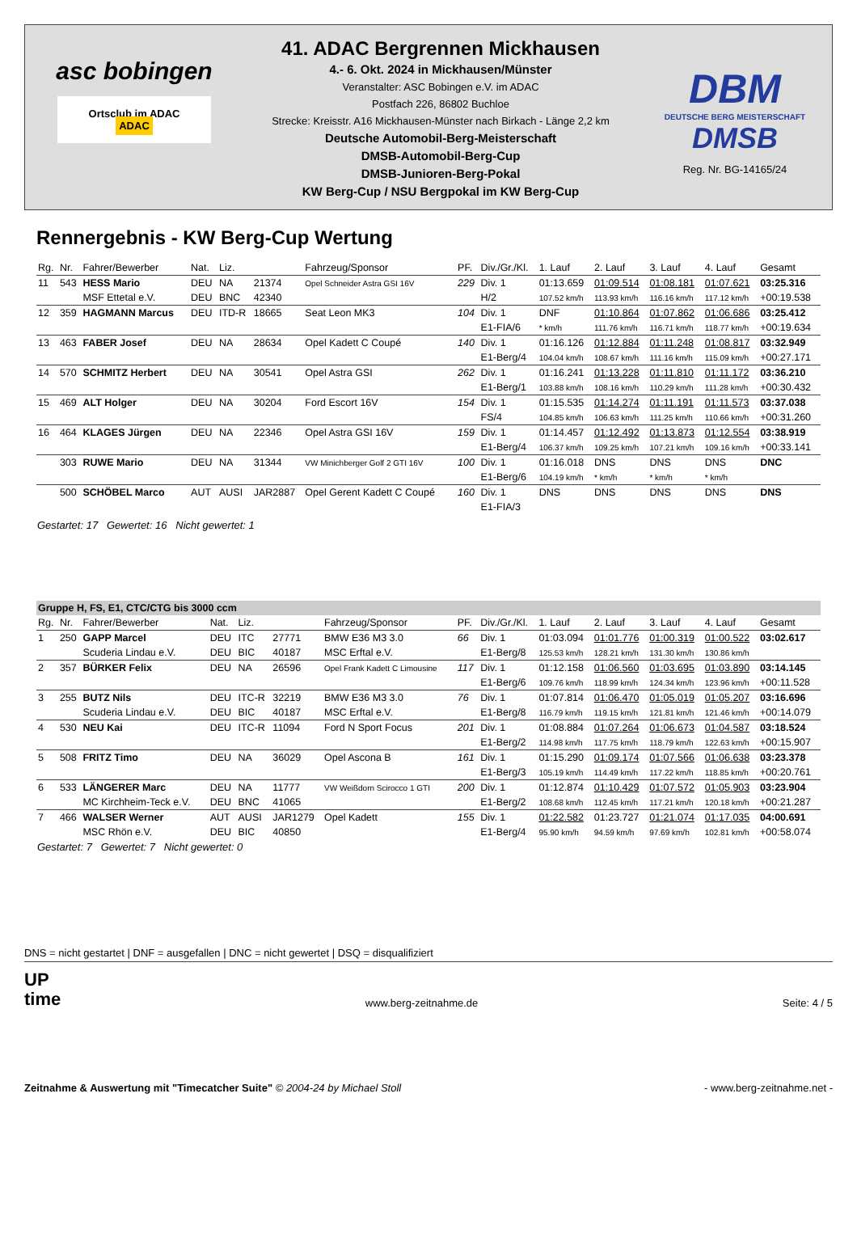asc bobingen
Ortsclub im ADAC ADAC
41. ADAC Bergrennen Mickhausen
4.- 6. Okt. 2024 in Mickhausen/Münster
Veranstalter: ASC Bobingen e.V. im ADAC
Postfach 226, 86802 Buchloe
Strecke: Kreisstr. A16 Mickhausen-Münster nach Birkach - Länge 2,2 km
Deutsche Automobil-Berg-Meisterschaft
DMSB-Automobil-Berg-Cup
DMSB-Junioren-Berg-Pokal
KW Berg-Cup / NSU Bergpokal im KW Berg-Cup
DBM
DEUTSCHE BERG MEISTERSCHAFT
DMSB
Reg. Nr. BG-14165/24
Rennergebnis - KW Berg-Cup Wertung
| Rg. | Nr. | Fahrer/Bewerber | Nat. | Liz. | | Fahrzeug/Sponsor | PF. | Div./Gr./Kl. | 1. Lauf | 2. Lauf | 3. Lauf | 4. Lauf | Gesamt |
| --- | --- | --- | --- | --- | --- | --- | --- | --- | --- | --- | --- | --- | --- |
| 11 | 543 | HESS Mario | DEU | NA | 21374 | Opel Schneider Astra GSI 16V | 229 | Div. 1 | 01:13.659 | 01:09.514 | 01:08.181 | 01:07.621 | 03:25.316 |
| | | MSF Ettetal e.V. | DEU | BNC | 42340 | | | H/2 | 107.52 km/h | 113.93 km/h | 116.16 km/h | 117.12 km/h | +00:19.538 |
| 12 | 359 | HAGMANN Marcus | DEU | ITD-R | 18665 | Seat Leon MK3 | 104 | Div. 1 | DNF | 01:10.864 | 01:07.862 | 01:06.686 | 03:25.412 |
| | | | | | | | | E1-FIA/6 | * km/h | 111.76 km/h | 116.71 km/h | 118.77 km/h | +00:19.634 |
| 13 | 463 | FABER Josef | DEU | NA | 28634 | Opel Kadett C Coupé | 140 | Div. 1 | 01:16.126 | 01:12.884 | 01:11.248 | 01:08.817 | 03:32.949 |
| | | | | | | | | E1-Berg/4 | 104.04 km/h | 108.67 km/h | 111.16 km/h | 115.09 km/h | +00:27.171 |
| 14 | 570 | SCHMITZ Herbert | DEU | NA | 30541 | Opel Astra GSI | 262 | Div. 1 | 01:16.241 | 01:13.228 | 01:11.810 | 01:11.172 | 03:36.210 |
| | | | | | | | | E1-Berg/1 | 103.88 km/h | 108.16 km/h | 110.29 km/h | 111.28 km/h | +00:30.432 |
| 15 | 469 | ALT Holger | DEU | NA | 30204 | Ford Escort 16V | 154 | Div. 1 | 01:15.535 | 01:14.274 | 01:11.191 | 01:11.573 | 03:37.038 |
| | | | | | | | | FS/4 | 104.85 km/h | 106.63 km/h | 111.25 km/h | 110.66 km/h | +00:31.260 |
| 16 | 464 | KLAGES Jürgen | DEU | NA | 22346 | Opel Astra GSI 16V | 159 | Div. 1 | 01:14.457 | 01:12.492 | 01:13.873 | 01:12.554 | 03:38.919 |
| | | | | | | | | E1-Berg/4 | 106.37 km/h | 109.25 km/h | 107.21 km/h | 109.16 km/h | +00:33.141 |
| | 303 | RUWE Mario | DEU | NA | 31344 | VW Minichberger Golf 2 GTI 16V | 100 | Div. 1 | 01:16.018 | DNS | DNS | DNS | DNC |
| | | | | | | | | E1-Berg/6 | 104.19 km/h | * km/h | * km/h | * km/h | |
| | 500 | SCHÖBEL Marco | AUT | AUSI | JAR2887 | Opel Gerent Kadett C Coupé | 160 | Div. 1 | DNS | DNS | DNS | DNS | DNS |
| | | | | | | | | E1-FIA/3 | | | | | |
Gestartet: 17 Gewertet: 16 Nicht gewertet: 1
| Gruppe H, FS, E1, CTC/CTG bis 3000 ccm | | | | | | | | | | | | | |
| Rg. | Nr. | Fahrer/Bewerber | Nat. | Liz. | | Fahrzeug/Sponsor | PF. | Div./Gr./Kl. | 1. Lauf | 2. Lauf | 3. Lauf | 4. Lauf | Gesamt |
| 1 | 250 | GAPP Marcel | DEU | ITC | 27771 | BMW E36 M3 3.0 | 66 | Div. 1 | 01:03.094 | 01:01.776 | 01:00.319 | 01:00.522 | 03:02.617 |
| | | Scuderia Lindau e.V. | DEU | BIC | 40187 | MSC Erftal e.V. | | E1-Berg/8 | 125.53 km/h | 128.21 km/h | 131.30 km/h | 130.86 km/h | |
| 2 | 357 | BÜRKER Felix | DEU | NA | 26596 | Opel Frank Kadett C Limousine | 117 | Div. 1 | 01:12.158 | 01:06.560 | 01:03.695 | 01:03.890 | 03:14.145 |
| | | | | | | | | E1-Berg/6 | 109.76 km/h | 118.99 km/h | 124.34 km/h | 123.96 km/h | +00:11.528 |
| 3 | 255 | BUTZ Nils | DEU | ITC-R | 32219 | BMW E36 M3 3.0 | 76 | Div. 1 | 01:07.814 | 01:06.470 | 01:05.019 | 01:05.207 | 03:16.696 |
| | | Scuderia Lindau e.V. | DEU | BIC | 40187 | MSC Erftal e.V. | | E1-Berg/8 | 116.79 km/h | 119.15 km/h | 121.81 km/h | 121.46 km/h | +00:14.079 |
| 4 | 530 | NEU Kai | DEU | ITC-R | 11094 | Ford N Sport Focus | 201 | Div. 1 | 01:08.884 | 01:07.264 | 01:06.673 | 01:04.587 | 03:18.524 |
| | | | | | | | | E1-Berg/2 | 114.98 km/h | 117.75 km/h | 118.79 km/h | 122.63 km/h | +00:15.907 |
| 5 | 508 | FRITZ Timo | DEU | NA | 36029 | Opel Ascona B | 161 | Div. 1 | 01:15.290 | 01:09.174 | 01:07.566 | 01:06.638 | 03:23.378 |
| | | | | | | | | E1-Berg/3 | 105.19 km/h | 114.49 km/h | 117.22 km/h | 118.85 km/h | +00:20.761 |
| 6 | 533 | LÄNGERER Marc | DEU | NA | 11777 | VW Weißdorn Scirocco 1 GTI | 200 | Div. 1 | 01:12.874 | 01:10.429 | 01:07.572 | 01:05.903 | 03:23.904 |
| | | MC Kirchheim-Teck e.V. | DEU | BNC | 41065 | | | E1-Berg/2 | 108.68 km/h | 112.45 km/h | 117.21 km/h | 120.18 km/h | +00:21.287 |
| 7 | 466 | WALSER Werner | AUT | AUSI | JAR1279 | Opel Kadett | 155 | Div. 1 | 01:22.582 | 01:23.727 | 01:21.074 | 01:17.035 | 04:00.691 |
| | | MSC Rhön e.V. | DEU | BIC | 40850 | | | E1-Berg/4 | 95.90 km/h | 94.59 km/h | 97.69 km/h | 102.81 km/h | +00:58.074 |
Gestartet: 7 Gewertet: 7 Nicht gewertet: 0
DNS = nicht gestartet | DNF = ausgefallen | DNC = nicht gewertet | DSQ = disqualifiziert
UP
time
www.berg-zeitnahme.de
Seite: 4 / 5
Zeitnahme & Auswertung mit "Timecatcher Suite" © 2004-24 by Michael Stoll
- www.berg-zeitnahme.net -